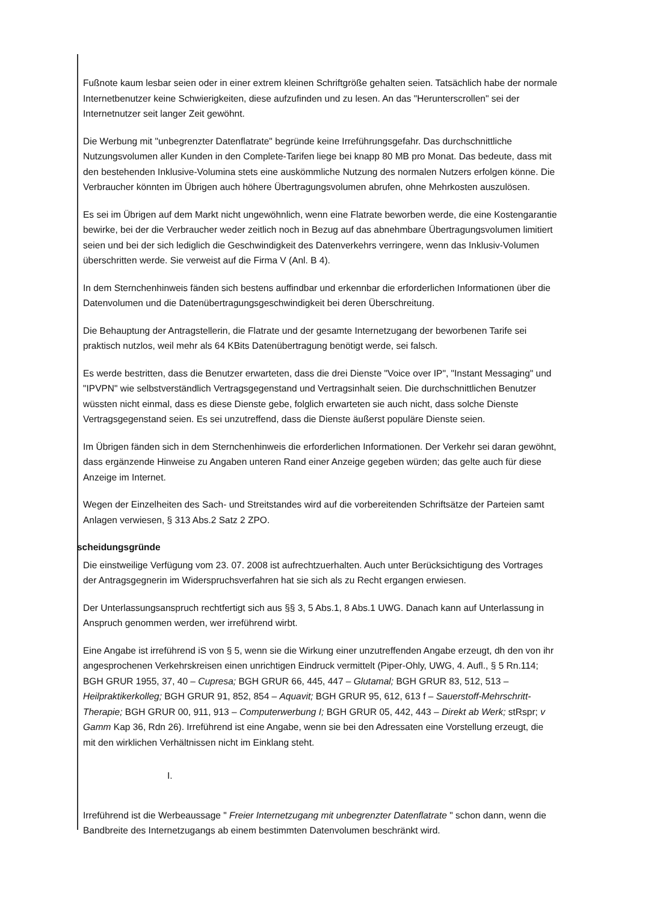Fußnote kaum lesbar seien oder in einer extrem kleinen Schriftgröße gehalten seien. Tatsächlich habe der normale Internetbenutzer keine Schwierigkeiten, diese aufzufinden und zu lesen. An das "Herunterscrollen" sei der Internetnutzer seit langer Zeit gewöhnt.
Die Werbung mit "unbegrenzter Datenflatrate" begründe keine Irreführungsgefahr. Das durchschnittliche Nutzungsvolumen aller Kunden in den Complete-Tarifen liege bei knapp 80 MB pro Monat. Das bedeute, dass mit den bestehenden Inklusive-Volumina stets eine auskömmliche Nutzung des normalen Nutzers erfolgen könne. Die Verbraucher könnten im Übrigen auch höhere Übertragungsvolumen abrufen, ohne Mehrkosten auszulösen.
Es sei im Übrigen auf dem Markt nicht ungewöhnlich, wenn eine Flatrate beworben werde, die eine Kostengarantie bewirke, bei der die Verbraucher weder zeitlich noch in Bezug auf das abnehmbare Übertragungsvolumen limitiert seien und bei der sich lediglich die Geschwindigkeit des Datenverkehrs verringere, wenn das Inklusiv-Volumen überschritten werde. Sie verweist auf die Firma V (Anl. B 4).
In dem Sternchenhinweis fänden sich bestens auffindbar und erkennbar die erforderlichen Informationen über die Datenvolumen und die Datenübertragungsgeschwindigkeit bei deren Überschreitung.
Die Behauptung der Antragstellerin, die Flatrate und der gesamte Internetzugang der beworbenen Tarife sei praktisch nutzlos, weil mehr als 64 KBits Datenübertragung benötigt werde, sei falsch.
Es werde bestritten, dass die Benutzer erwarteten, dass die drei Dienste "Voice over IP", "Instant Messaging" und "IPVPN" wie selbstverständlich Vertragsgegenstand und Vertragsinhalt seien. Die durchschnittlichen Benutzer wüssten nicht einmal, dass es diese Dienste gebe, folglich erwarteten sie auch nicht, dass solche Dienste Vertragsgegenstand seien. Es sei unzutreffend, dass die Dienste äußerst populäre Dienste seien.
Im Übrigen fänden sich in dem Sternchenhinweis die erforderlichen Informationen. Der Verkehr sei daran gewöhnt, dass ergänzende Hinweise zu Angaben unteren Rand einer Anzeige gegeben würden; das gelte auch für diese Anzeige im Internet.
Wegen der Einzelheiten des Sach- und Streitstandes wird auf die vorbereitenden Schriftsätze der Parteien samt Anlagen verwiesen, § 313 Abs.2 Satz 2 ZPO.
scheidungsgründe
Die einstweilige Verfügung vom 23. 07. 2008 ist aufrechtzuerhalten. Auch unter Berücksichtigung des Vortrages der Antragsgegnerin im Widerspruchsverfahren hat sie sich als zu Recht ergangen erwiesen.
Der Unterlassungsanspruch rechtfertigt sich aus §§ 3, 5 Abs.1, 8 Abs.1 UWG. Danach kann auf Unterlassung in Anspruch genommen werden, wer irreführend wirbt.
Eine Angabe ist irreführend iS von § 5, wenn sie die Wirkung einer unzutreffenden Angabe erzeugt, dh den von ihr angesprochenen Verkehrskreisen einen unrichtigen Eindruck vermittelt (Piper-Ohly, UWG, 4. Aufl., § 5 Rn.114; BGH GRUR 1955, 37, 40 – Cupresa; BGH GRUR 66, 445, 447 – Glutamal; BGH GRUR 83, 512, 513 – Heilpraktikerkolleg; BGH GRUR 91, 852, 854 – Aquavit; BGH GRUR 95, 612, 613 f – Sauerstoff-Mehrschritt-Therapie; BGH GRUR 00, 911, 913 – Computerwerbung I; BGH GRUR 05, 442, 443 – Direkt ab Werk; stRspr; v Gamm Kap 36, Rdn 26). Irreführend ist eine Angabe, wenn sie bei den Adressaten eine Vorstellung erzeugt, die mit den wirklichen Verhältnissen nicht im Einklang steht.
I.
Irreführend ist die Werbeaussage " Freier Internetzugang mit unbegrenzter Datenflatrate " schon dann, wenn die Bandbreite des Internetzugangs ab einem bestimmten Datenvolumen beschränkt wird.